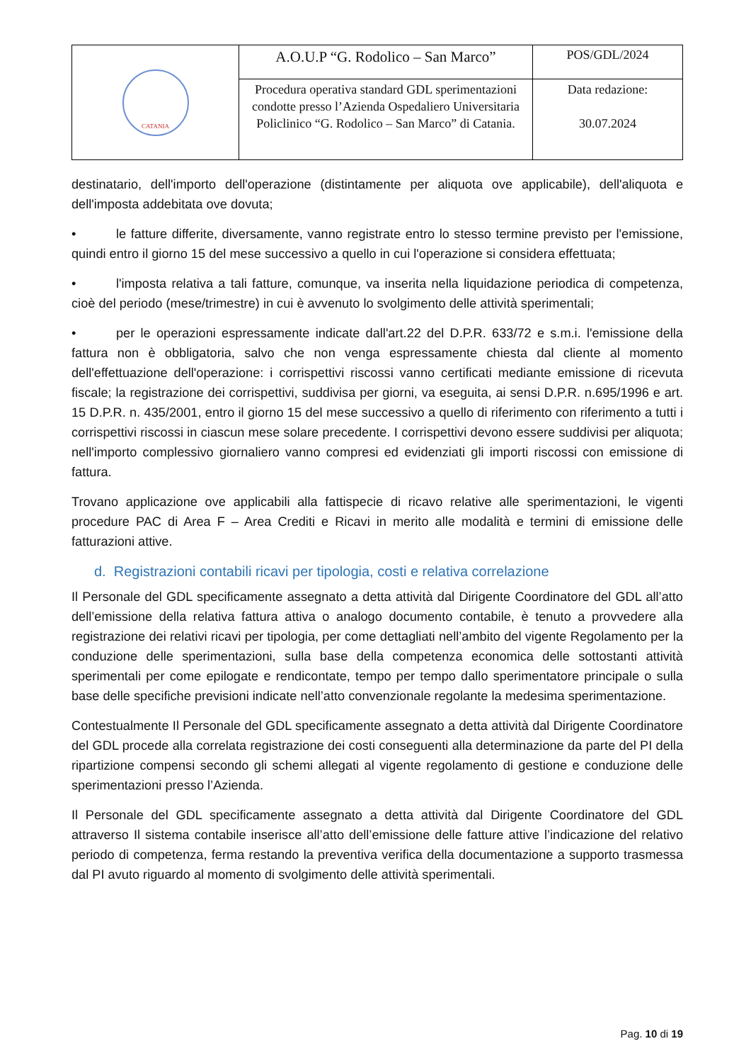| CATANIA | A.O.U.P “G. Rodolico – San Marco” | POS/GDL/2024 |
| | Procedura operativa standard GDL sperimentazioni condotte presso l’Azienda Ospedaliero Universitaria Policlinico “G. Rodolico – San Marco” di Catania. | Data redazione: 30.07.2024 |
destinatario, dell'importo dell'operazione (distintamente per aliquota ove applicabile), dell'aliquota e dell'imposta addebitata ove dovuta;
• le fatture differite, diversamente, vanno registrate entro lo stesso termine previsto per l'emissione, quindi entro il giorno 15 del mese successivo a quello in cui l'operazione si considera effettuata;
• l'imposta relativa a tali fatture, comunque, va inserita nella liquidazione periodica di competenza, cioè del periodo (mese/trimestre) in cui è avvenuto lo svolgimento delle attività sperimentali;
• per le operazioni espressamente indicate dall'art.22 del D.P.R. 633/72 e s.m.i. l'emissione della fattura non è obbligatoria, salvo che non venga espressamente chiesta dal cliente al momento dell'effettuazione dell'operazione: i corrispettivi riscossi vanno certificati mediante emissione di ricevuta fiscale; la registrazione dei corrispettivi, suddivisa per giorni, va eseguita, ai sensi D.P.R. n.695/1996 e art. 15 D.P.R. n. 435/2001, entro il giorno 15 del mese successivo a quello di riferimento con riferimento a tutti i corrispettivi riscossi in ciascun mese solare precedente. I corrispettivi devono essere suddivisi per aliquota; nell'importo complessivo giornaliero vanno compresi ed evidenziati gli importi riscossi con emissione di fattura.
Trovano applicazione ove applicabili alla fattispecie di ricavo relative alle sperimentazioni, le vigenti procedure PAC di Area F – Area Crediti e Ricavi in merito alle modalità e termini di emissione delle fatturazioni attive.
d. Registrazioni contabili ricavi per tipologia, costi e relativa correlazione
Il Personale del GDL specificamente assegnato a detta attività dal Dirigente Coordinatore del GDL all’atto dell’emissione della relativa fattura attiva o analogo documento contabile, è tenuto a provvedere alla registrazione dei relativi ricavi per tipologia, per come dettagliati nell’ambito del vigente Regolamento per la conduzione delle sperimentazioni, sulla base della competenza economica delle sottostanti attività sperimentali per come epilogate e rendicontate, tempo per tempo dallo sperimentatore principale o sulla base delle specifiche previsioni indicate nell’atto convenzionale regolante la medesima sperimentazione.
Contestualmente Il Personale del GDL specificamente assegnato a detta attività dal Dirigente Coordinatore del GDL procede alla correlata registrazione dei costi conseguenti alla determinazione da parte del PI della ripartizione compensi secondo gli schemi allegati al vigente regolamento di gestione e conduzione delle sperimentazioni presso l’Azienda.
Il Personale del GDL specificamente assegnato a detta attività dal Dirigente Coordinatore del GDL attraverso Il sistema contabile inserisce all’atto dell’emissione delle fatture attive l’indicazione del relativo periodo di competenza, ferma restando la preventiva verifica della documentazione a supporto trasmessa dal PI avuto riguardo al momento di svolgimento delle attività sperimentali.
Pag. 10 di 19